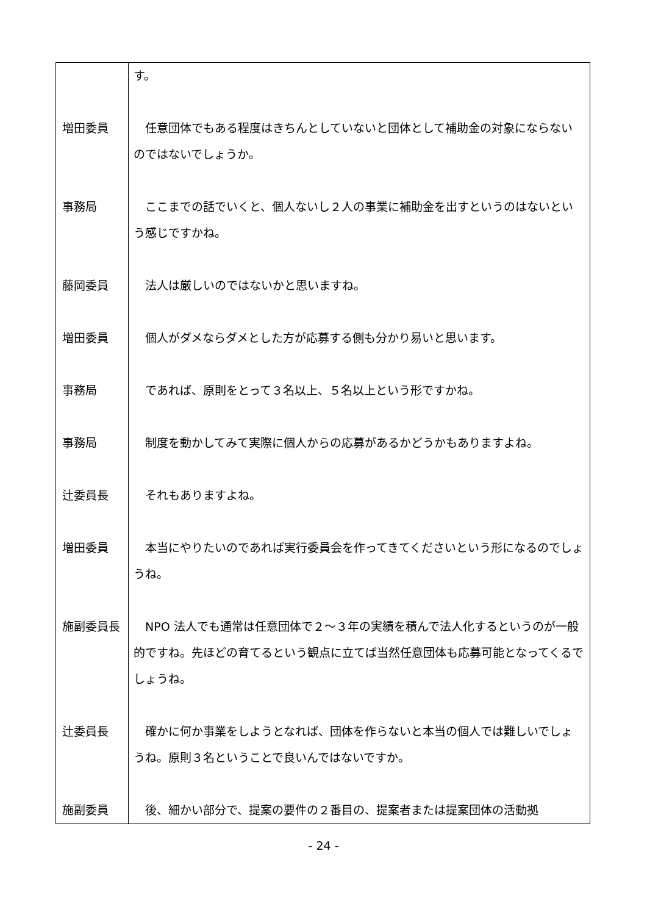| | す。 |
| 増田委員 | 任意団体でもある程度はきちんとしていないと団体として補助金の対象にならないのではないでしょうか。 |
| 事務局 | ここまでの話でいくと、個人ないし２人の事業に補助金を出すというのはないという感じですかね。 |
| 藤岡委員 | 法人は厳しいのではないかと思いますね。 |
| 増田委員 | 個人がダメならダメとした方が応募する側も分かり易いと思います。 |
| 事務局 | であれば、原則をとって３名以上、５名以上という形ですかね。 |
| 事務局 | 制度を動かしてみて実際に個人からの応募があるかどうかもありますよね。 |
| 辻委員長 | それもありますよね。 |
| 増田委員 | 本当にやりたいのであれば実行委員会を作ってきてくださいという形になるのでしょうね。 |
| 施副委員長 | NPO 法人でも通常は任意団体で２～３年の実績を積んで法人化するというのが一般的ですね。先ほどの育てるという観点に立てば当然任意団体も応募可能となってくるでしょうね。 |
| 辻委員長 | 確かに何か事業をしようとなれば、団体を作らないと本当の個人では難しいでしょうね。原則３名ということで良いんではないですか。 |
| 施副委員 | 後、細かい部分で、提案の要件の２番目の、提案者または提案団体の活動拠 |
- 24 -